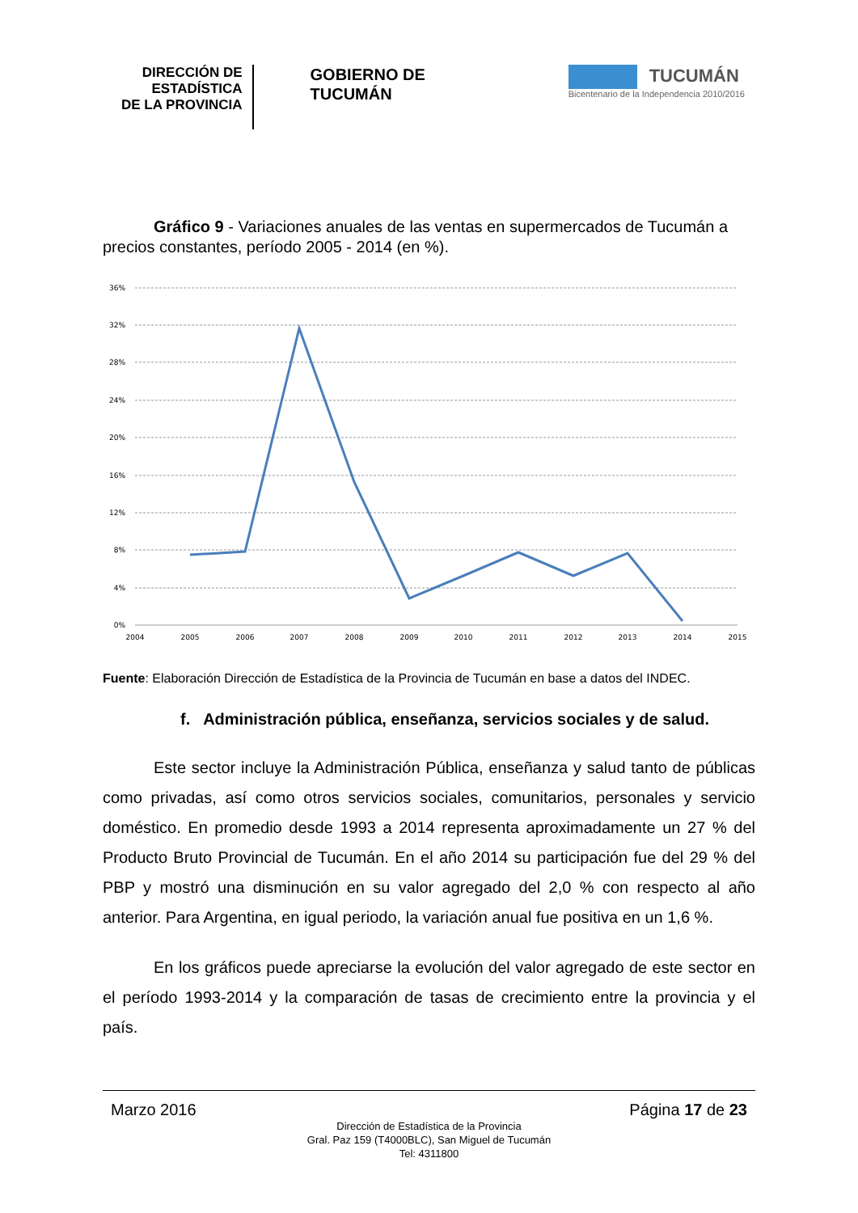DIRECCIÓN DE
ESTADÍSTICA
DE LA PROVINCIA
GOBIERNO DE
TUCUMÁN
TUCUMÁN
Bicentenario de la Independencia 2010/2016
Gráfico 9 - Variaciones anuales de las ventas en supermercados de Tucumán a precios constantes, período 2005 - 2014 (en %).
36%
32%
28%
24%
20%
16%
12%
8%
4%
0%
2004
2005
2006
2007
2008
2009
2010
2011
2012
2013
2014
2015
Fuente: Elaboración Dirección de Estadística de la Provincia de Tucumán en base a datos del INDEC.
f. Administración pública, enseñanza, servicios sociales y de salud.
Este sector incluye la Administración Pública, enseñanza y salud tanto de públicas como privadas, así como otros servicios sociales, comunitarios, personales y servicio doméstico. En promedio desde 1993 a 2014 representa aproximadamente un 27 % del Producto Bruto Provincial de Tucumán. En el año 2014 su participación fue del 29 % del PBP y mostró una disminución en su valor agregado del 2,0 % con respecto al año anterior. Para Argentina, en igual periodo, la variación anual fue positiva en un 1,6 %.
En los gráficos puede apreciarse la evolución del valor agregado de este sector en el período 1993-2014 y la comparación de tasas de crecimiento entre la provincia y el país.
Marzo 2016 Página 17 de 23
Dirección de Estadística de la Provincia
Gral. Paz 159 (T4000BLC), San Miguel de Tucumán
Tel: 4311800